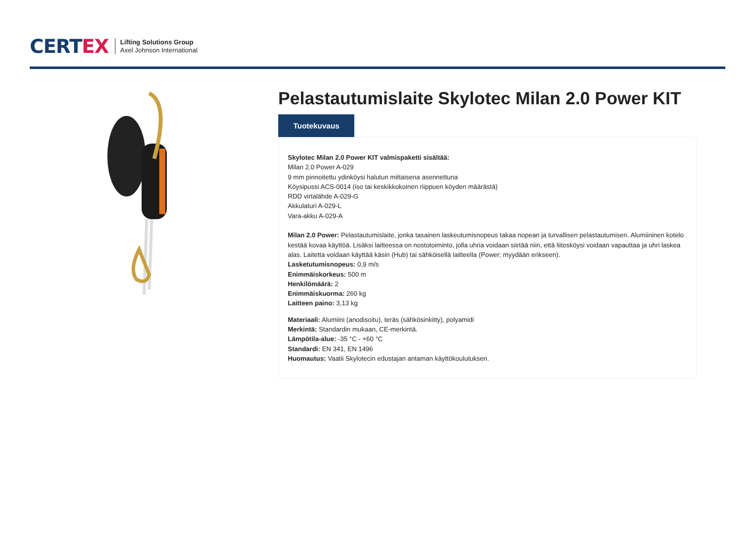CERTEX
Lifting Solutions Group
Axel Johnson International
Pelastautumislaite Skylotec Milan 2.0 Power KIT
Tuotekuvaus
Skylotec Milan 2.0 Power KIT valmispaketti sisältää:
Milan 2.0 Power A-029
9 mm pinnoitettu ydinköysi halutun mittaisena asennettuna
Köysipussi ACS-0014 (iso tai keskikkokoinen riippuen köyden määrästä)
RDD virtalähde A-029-G
Akkulaturi A-029-L
Vara-akku A-029-A
Milan 2.0 Power: Pelastautumislaite, jonka tasainen laskeutumisnopeus takaa nopean ja turvallisen pelastautumisen. Alumiininen kotelo kestää kovaa käyttöä. Lisäksi laitteessa on nostotoiminto, jolla uhria voidaan siirtää niin, että liitosköysi voidaan vapauttaa ja uhri laskea alas. Laitetta voidaan käyttää käsin (Hub) tai sähköisellä laitteella (Power; myydään erikseen).
Lasketutumisnopeus: 0,9 m/s
Enimmäiskorkeus: 500 m
Henkilömäärä: 2
Enimmäiskuorma: 260 kg
Laitteen paino: 3,13 kg
Materiaali: Alumiini (anodisoitu), teräs (sähkösinkitty), polyamidi
Merkintä: Standardin mukaan, CE-merkintä.
Lämpötila-alue: -35 °C - +60 °C
Standardi: EN 341, EN 1496
Huomautus: Vaatii Skylotecin edustajan antaman käyttökoulutuksen.